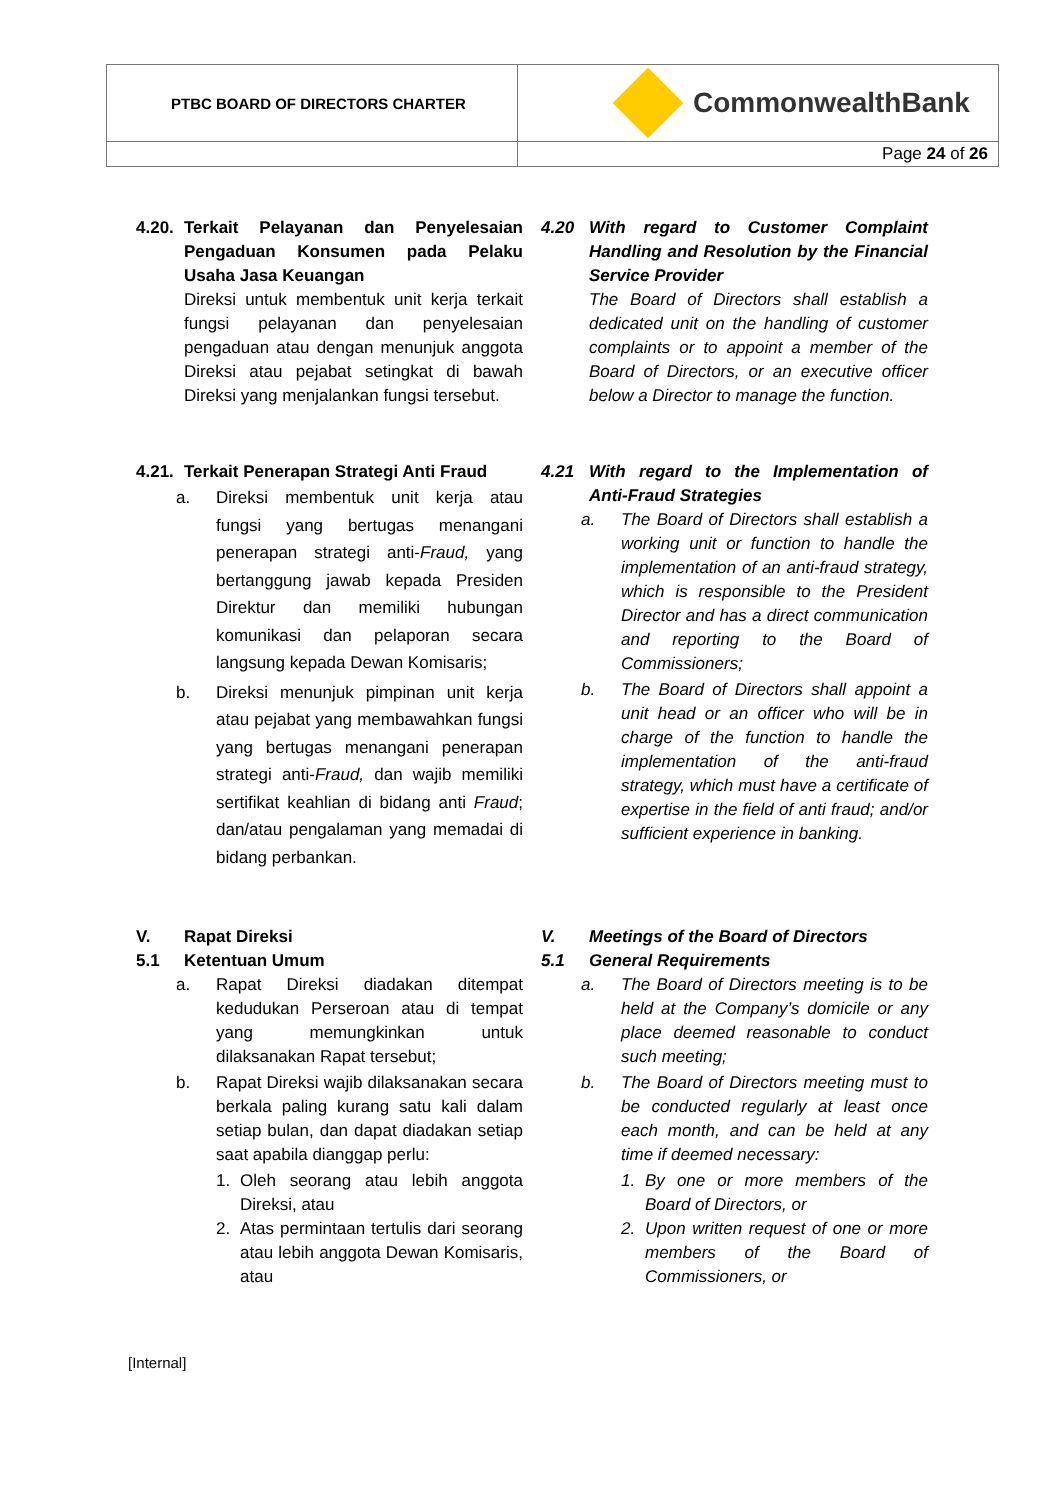| PTBC BOARD OF DIRECTORS CHARTER | CommonwealthBank |
| | Page 24 of 26 |
4.20. Terkait Pelayanan dan Penyelesaian Pengaduan Konsumen pada Pelaku Usaha Jasa Keuangan
Direksi untuk membentuk unit kerja terkait fungsi pelayanan dan penyelesaian pengaduan atau dengan menunjuk anggota Direksi atau pejabat setingkat di bawah Direksi yang menjalankan fungsi tersebut.
4.20 With regard to Customer Complaint Handling and Resolution by the Financial Service Provider
The Board of Directors shall establish a dedicated unit on the handling of customer complaints or to appoint a member of the Board of Directors, or an executive officer below a Director to manage the function.
4.21. Terkait Penerapan Strategi Anti Fraud
a. Direksi membentuk unit kerja atau fungsi yang bertugas menangani penerapan strategi anti-Fraud, yang bertanggung jawab kepada Presiden Direktur dan memiliki hubungan komunikasi dan pelaporan secara langsung kepada Dewan Komisaris;
b. Direksi menunjuk pimpinan unit kerja atau pejabat yang membawahkan fungsi yang bertugas menangani penerapan strategi anti-Fraud, dan wajib memiliki sertifikat keahlian di bidang anti Fraud; dan/atau pengalaman yang memadai di bidang perbankan.
4.21 With regard to the Implementation of Anti-Fraud Strategies
a. The Board of Directors shall establish a working unit or function to handle the implementation of an anti-fraud strategy, which is responsible to the President Director and has a direct communication and reporting to the Board of Commissioners;
b. The Board of Directors shall appoint a unit head or an officer who will be in charge of the function to handle the implementation of the anti-fraud strategy, which must have a certificate of expertise in the field of anti fraud; and/or sufficient experience in banking.
V. Rapat Direksi
5.1 Ketentuan Umum
a. Rapat Direksi diadakan ditempat kedudukan Perseroan atau di tempat yang memungkinkan untuk dilaksanakan Rapat tersebut;
b. Rapat Direksi wajib dilaksanakan secara berkala paling kurang satu kali dalam setiap bulan, dan dapat diadakan setiap saat apabila dianggap perlu:
1. Oleh seorang atau lebih anggota Direksi, atau
2. Atas permintaan tertulis dari seorang atau lebih anggota Dewan Komisaris, atau
V. Meetings of the Board of Directors
5.1 General Requirements
a. The Board of Directors meeting is to be held at the Company’s domicile or any place deemed reasonable to conduct such meeting;
b. The Board of Directors meeting must to be conducted regularly at least once each month, and can be held at any time if deemed necessary:
1. By one or more members of the Board of Directors, or
2. Upon written request of one or more members of the Board of Commissioners, or
[Internal]